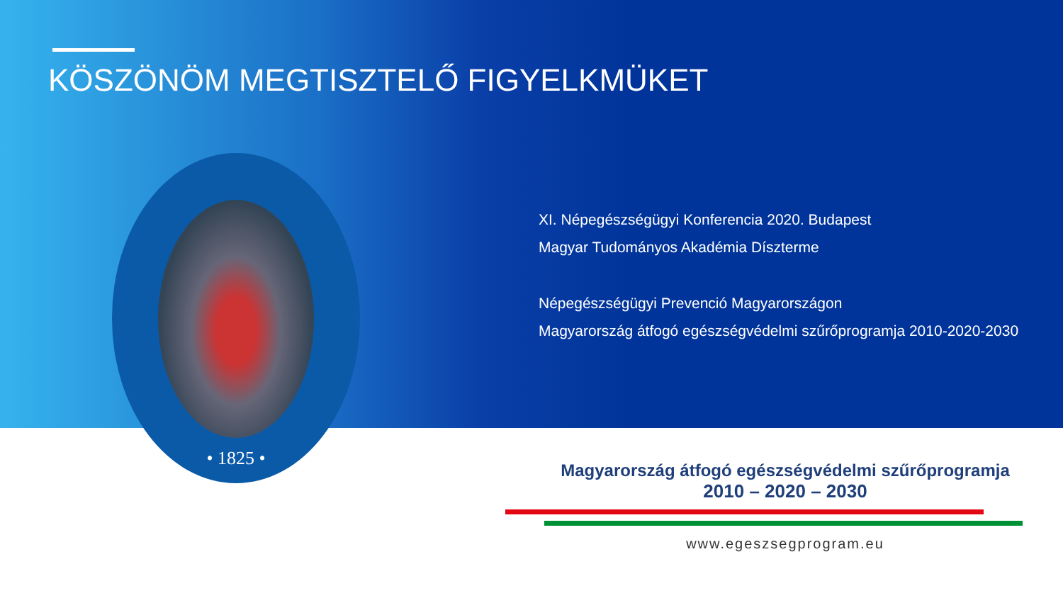KÖSZÖNÖM MEGTISZTELŐ FIGYELKMÜKET
• 1825 •
XI. Népegészségügyi Konferencia 2020. Budapest
Magyar Tudományos Akadémia Díszterme
Népegészségügyi Prevenció Magyarországon
Magyarország átfogó egészségvédelmi szűrőprogramja 2010-2020-2030
Magyarország átfogó egészségvédelmi szűrőprogramja
2010 – 2020 – 2030
www.egeszsegprogram.eu